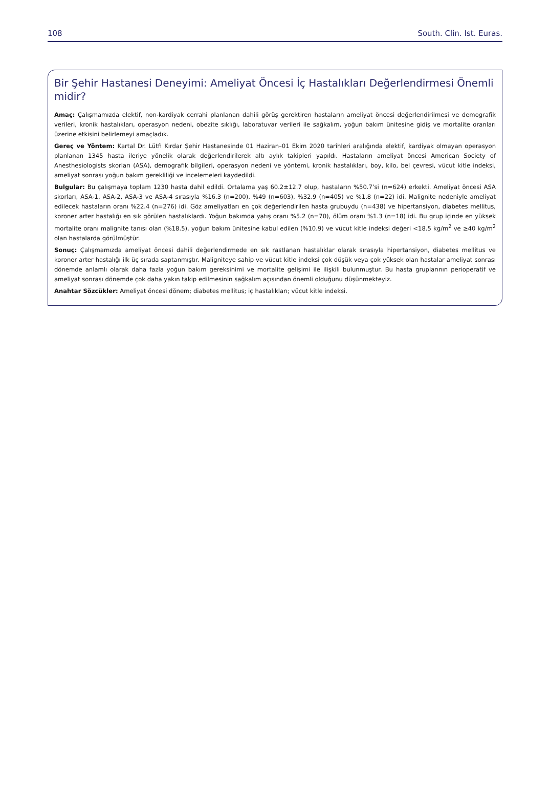108 South. Clin. Ist. Euras.
Bir Şehir Hastanesi Deneyimi: Ameliyat Öncesi İç Hastalıkları Değerlendirmesi Önemli midir?
Amaç: Çalışmamızda elektif, non-kardiyak cerrahi planlanan dahili görüş gerektiren hastaların ameliyat öncesi değerlendirilmesi ve demografik verileri, kronik hastalıkları, operasyon nedeni, obezite sıklığı, laboratuvar verileri ile sağkalım, yoğun bakım ünitesine gidiş ve mortalite oranları üzerine etkisini belirlemeyi amaçladık.
Gereç ve Yöntem: Kartal Dr. Lütfi Kırdar Şehir Hastanesinde 01 Haziran–01 Ekim 2020 tarihleri aralığında elektif, kardiyak olmayan operasyon planlanan 1345 hasta ileriye yönelik olarak değerlendirilerek altı aylık takipleri yapıldı. Hastaların ameliyat öncesi American Society of Anesthesiologists skorları (ASA), demografik bilgileri, operasyon nedeni ve yöntemi, kronik hastalıkları, boy, kilo, bel çevresi, vücut kitle indeksi, ameliyat sonrası yoğun bakım gerekliliği ve incelemeleri kaydedildi.
Bulgular: Bu çalışmaya toplam 1230 hasta dahil edildi. Ortalama yaş 60.2±12.7 olup, hastaların %50.7’si (n=624) erkekti. Ameliyat öncesi ASA skorları, ASA-1, ASA-2, ASA-3 ve ASA-4 sırasıyla %16.3 (n=200), %49 (n=603), %32.9 (n=405) ve %1.8 (n=22) idi. Malignite nedeniyle ameliyat edilecek hastaların oranı %22.4 (n=276) idi. Göz ameliyatları en çok değerlendirilen hasta grubuydu (n=438) ve hipertansiyon, diabetes mellitus, koroner arter hastalığı en sık görülen hastalıklardı. Yoğun bakımda yatış oranı %5.2 (n=70), ölüm oranı %1.3 (n=18) idi. Bu grup içinde en yüksek mortalite oranı malignite tanısı olan (%18.5), yoğun bakım ünitesine kabul edilen (%10.9) ve vücut kitle indeksi değeri <18.5 kg/m<sup>2</sup> ve ≥40 kg/m<sup>2</sup> olan hastalarda görülmüştür.
Sonuç: Çalışmamızda ameliyat öncesi dahili değerlendirmede en sık rastlanan hastalıklar olarak sırasıyla hipertansiyon, diabetes mellitus ve koroner arter hastalığı ilk üç sırada saptanmıştır. Maligniteye sahip ve vücut kitle indeksi çok düşük veya çok yüksek olan hastalar ameliyat sonrası dönemde anlamlı olarak daha fazla yoğun bakım gereksinimi ve mortalite gelişimi ile ilişkili bulunmuştur. Bu hasta gruplarının perioperatif ve ameliyat sonrası dönemde çok daha yakın takip edilmesinin sağkalım açısından önemli olduğunu düşünmekteyiz.
Anahtar Sözcükler: Ameliyat öncesi dönem; diabetes mellitus; iç hastalıkları; vücut kitle indeksi.